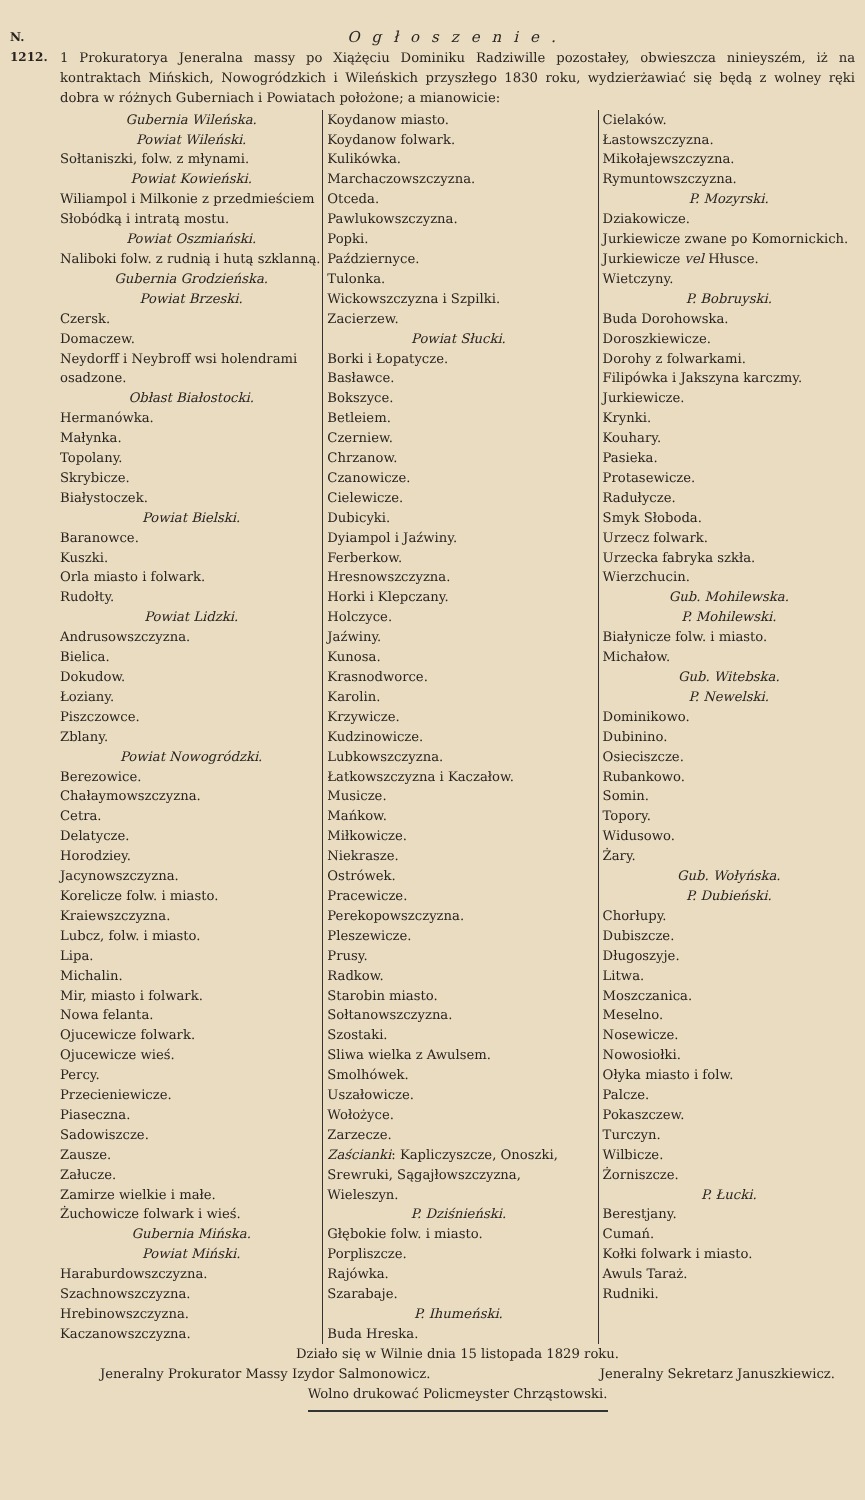N. 1212.
Ogłoszenie.
1 Prokuratorya Jeneralna massy po Xiążęciu Dominiku Radziwille pozostałey, obwieszcza ninieyszém, iż na kontraktach Mińskich, Nowogródzkich i Wileńskich przyszłego 1830 roku, wydzierżawiać się będą z wolney ręki dobra w różnych Guberniach i Powiatach położone; a mianowicie:
Gubernia Wileńska.
Powiat Wileński.
Sołtaniszki, folw. z młynami.
Powiat Kowieński.
Wiliampol i Milkonie z przedmieściem Słobódką i intratą mostu.
Powiat Oszmiański.
Naliboki folw. z rudnią i hutą szklanną.
Gubernia Grodzieńska.
Powiat Brzeski.
Czersk.
Domaczew.
Neydorff i Neybroff wsi holendrami osadzone.
Obłast Białostocki.
Hermanówka.
Małynka.
Topolany.
Skrybicze.
Białystoczek.
Powiat Bielski.
Baranowce.
Kuszki.
Orla miasto i folwark.
Rudołty.
Powiat Lidzki.
Andrusowszczyzna.
Bielica.
Dokudow.
Łoziany.
Piszczowce.
Zblany.
Powiat Nowogródzki.
Berezowice.
Chałaymowszczyzna.
Cetra.
Delatycze.
Horodziey.
Jacynowszczyzna.
Korelicze folw. i miasto.
Kraiewszczyzna.
Lubcz, folw. i miasto.
Lipa.
Michalin.
Mir, miasto i folwark.
Nowa felanta.
Ojucewicze folwark.
Ojucewicze wieś.
Percy.
Przecieniewicze.
Piaseczna.
Sadowiszcze.
Zausze.
Załucze.
Zamirze wielkie i małe.
Żuchowicze folwark i wieś.
Gubernia Mińska.
Powiat Miński.
Haraburdowszczyzna.
Szachnowszczyzna.
Hrebinowszczyzna.
Kaczanowszczyzna.
Koydanow miasto.
Koydanow folwark.
Kulikówka.
Marchaczowszczyzna.
Otceda.
Pawlukowszczyzna.
Popki.
Październyce.
Tulonka.
Wickowszczyzna i Szpilki.
Zacierzew.
Powiat Słucki.
Borki i Łopatycze.
Basławce.
Bokszyce.
Betleiem.
Czerniew.
Chrzanow.
Czanowicze.
Cielewicze.
Dubicyki.
Dyiampol i Jaźwiny.
Ferberkow.
Hresnowszczyzna.
Horki i Klepczany.
Holczyce.
Jaźwiny.
Kunosa.
Krasnodworce.
Karolin.
Krzywicze.
Kudzinowicze.
Lubkowszczyzna.
Łatkowszczyzna i Kaczałow.
Musicze.
Mańkow.
Miłkowicze.
Niekrasze.
Ostrówek.
Pracewicze.
Perekopowszczyzna.
Pleszewicze.
Prusy.
Radkow.
Starobin miasto.
Sołtanowszczyzna.
Szostaki.
Sliwa wielka z Awulsem.
Smolhówek.
Uszałowicze.
Wołożyce.
Zarzecze.
Zaścianki: Kapliczyszcze, Onoszki, Srewruki, Sągajłowszczyzna, Wieleszyn.
P. Dziśnieński.
Głębokie folw. i miasto.
Porpliszcze.
Rajówka.
Szarabaje.
P. Ihumeński.
Buda Hreska.
Cielaków.
Łastowszczyzna.
Mikołajewszczyzna.
Rymuntowszczyzna.
P. Mozyrski.
Dziakowicze.
Jurkiewicze zwane po Komornickich.
Jurkiewicze vel Hłusce.
Wietczyny.
P. Bobruyski.
Buda Dorohowska.
Doroszkiewicze.
Dorohy z folwarkami.
Filipówka i Jakszyna karczmy.
Jurkiewicze.
Krynki.
Kouhary.
Pasieka.
Protasewicze.
Radułycze.
Smyk Słoboda.
Urzecz folwark.
Urzecka fabryka szkła.
Wierzchucin.
Gub. Mohilewska.
P. Mohilewski.
Białynicze folw. i miasto.
Michałow.
Gub. Witebska.
P. Newelski.
Dominikowo.
Dubinino.
Osieciszcze.
Rubankowo.
Somin.
Topory.
Widusowo.
Żary.
Gub. Wołyńska.
P. Dubieński.
Chorłupy.
Dubiszcze.
Długoszyje.
Litwa.
Moszczanica.
Meselno.
Nosewicze.
Nowosiołki.
Ołyka miasto i folw.
Palcze.
Pokaszczew.
Turczyn.
Wilbicze.
Żorniszcze.
P. Łucki.
Berestjany.
Cumań.
Kołki folwark i miasto.
Awuls Taraż.
Rudniki.
Działo się w Wilnie dnia 15 listopada 1829 roku.
Jeneralny Prokurator Massy Izydor Salmonowicz. Jeneralny Sekretarz Januszkiewicz.
Wolno drukować Policmeyster Chrząstowski.